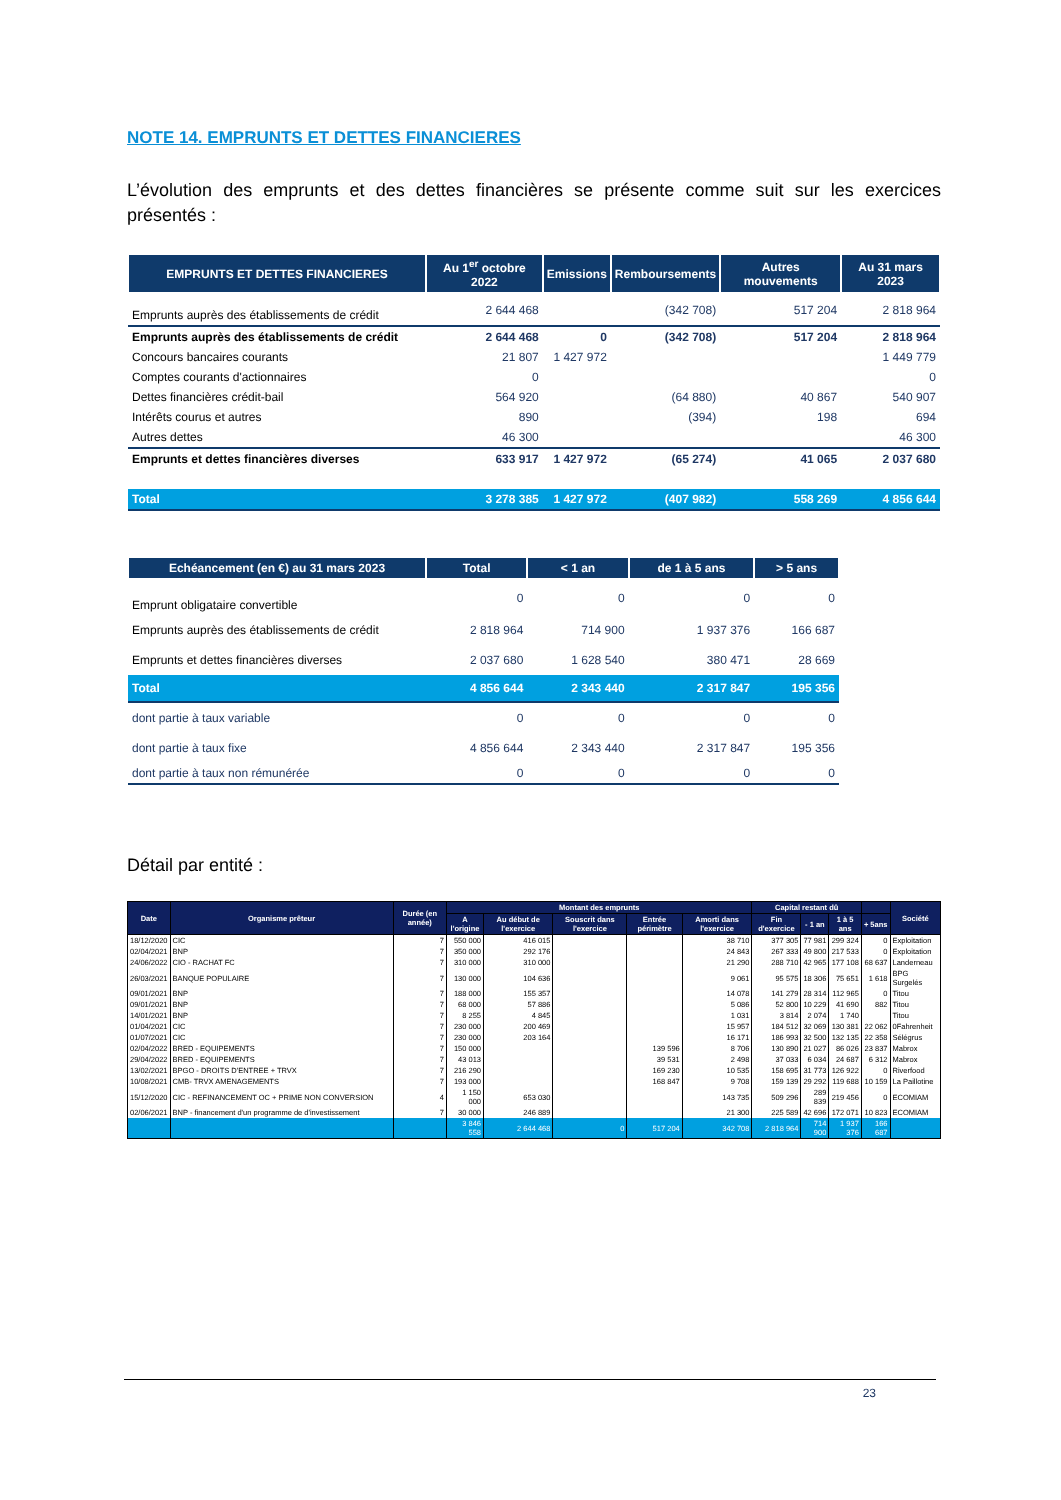NOTE 14. EMPRUNTS ET DETTES FINANCIERES
L’évolution des emprunts et des dettes financières se présente comme suit sur les exercices présentés :
| EMPRUNTS ET DETTES FINANCIERES | Au 1<sup>er</sup> octobre 2022 | Emissions | Remboursements | Autres mouvements | Au 31 mars 2023 |
| --- | --- | --- | --- | --- | --- |
| Emprunts auprès des établissements de crédit | 2 644 468 | | (342 708) | 517 204 | 2 818 964 |
| Emprunts auprès des établissements de crédit | 2 644 468 | 0 | (342 708) | 517 204 | 2 818 964 |
| Concours bancaires courants | 21 807 | 1 427 972 | | | 1 449 779 |
| Comptes courants d'actionnaires | 0 | | | | 0 |
| Dettes financières crédit-bail | 564 920 | | (64 880) | 40 867 | 540 907 |
| Intérêts courus et autres | 890 | | (394) | 198 | 694 |
| Autres dettes | 46 300 | | | | 46 300 |
| Emprunts et dettes financières diverses | 633 917 | 1 427 972 | (65 274) | 41 065 | 2 037 680 |
| Total | 3 278 385 | 1 427 972 | (407 982) | 558 269 | 4 856 644 |
| Echéancement (en €) au 31 mars 2023 | Total | < 1 an | de 1 à 5 ans | > 5 ans |
| --- | --- | --- | --- | --- |
| Emprunt obligataire convertible | 0 | 0 | 0 | 0 |
| Emprunts auprès des établissements de crédit | 2 818 964 | 714 900 | 1 937 376 | 166 687 |
| Emprunts et dettes financières diverses | 2 037 680 | 1 628 540 | 380 471 | 28 669 |
| Total | 4 856 644 | 2 343 440 | 2 317 847 | 195 356 |
| dont partie à taux variable | 0 | 0 | 0 | 0 |
| dont partie à taux fixe | 4 856 644 | 2 343 440 | 2 317 847 | 195 356 |
| dont partie à taux non rémunérée | 0 | 0 | 0 | 0 |
Détail par entité :
| Date | Organisme prêteur | Durée (en année) | Montant des emprunts | | | | | Capital restant dû | | | | Société |
| --- | --- | --- | --- | --- | --- | --- | --- | --- | --- | --- | --- | --- |
| | | | A l'origine | Au début de l'exercice | Souscrit dans l'exercice | Entrée périmètre | Amorti dans l'exercice | Fin d'exercice | - 1 an | 1 à 5 ans | + 5ans | |
| 18/12/2020 | CIC | 7 | 550 000 | 416 015 | | | 38 710 | 377 305 | 77 981 | 299 324 | 0 | Exploitation |
| 02/04/2021 | BNP | 7 | 350 000 | 292 176 | | | 24 843 | 267 333 | 49 800 | 217 533 | 0 | Exploitation |
| 24/06/2022 | CIO - RACHAT FC | 7 | 310 000 | 310 000 | | | 21 290 | 288 710 | 42 965 | 177 108 | 68 637 | Landerneau |
| 26/03/2021 | BANQUE POPULAIRE | 7 | 130 000 | 104 636 | | | 9 061 | 95 575 | 18 306 | 75 651 | 1 618 | BPG Surgelés |
| 09/01/2021 | BNP | 7 | 188 000 | 155 357 | | | 14 078 | 141 279 | 28 314 | 112 965 | 0 | Titou |
| 09/01/2021 | BNP | 7 | 68 000 | 57 886 | | | 5 086 | 52 800 | 10 229 | 41 690 | 882 | Titou |
| 14/01/2021 | BNP | 7 | 8 255 | 4 845 | | | 1 031 | 3 814 | 2 074 | 1 740 | | Titou |
| 01/04/2021 | CIC | 7 | 230 000 | 200 469 | | | 15 957 | 184 512 | 32 069 | 130 381 | 22 062 | 0Fahrenheit |
| 01/07/2021 | CIC | 7 | 230 000 | 203 164 | | | 16 171 | 186 993 | 32 500 | 132 135 | 22 358 | Sélégrus |
| 02/04/2022 | BRED - EQUIPEMENTS | 7 | 150 000 | | | 139 596 | 8 706 | 130 890 | 21 027 | 86 026 | 23 837 | Mabrox |
| 29/04/2022 | BRED - EQUIPEMENTS | 7 | 43 013 | | | 39 531 | 2 498 | 37 033 | 6 034 | 24 687 | 6 312 | Mabrox |
| 13/02/2021 | BPGO - DROITS D'ENTREE + TRVX | 7 | 216 290 | | | 169 230 | 10 535 | 158 695 | 31 773 | 126 922 | 0 | Riverfood |
| 10/08/2021 | CMB- TRVX AMENAGEMENTS | 7 | 193 000 | | | 168 847 | 9 708 | 159 139 | 29 292 | 119 688 | 10 159 | La Paillotine |
| 15/12/2020 | CIC - REFINANCEMENT OC + PRIME NON CONVERSION | 4 | 1 150 000 | 653 030 | | | 143 735 | 509 296 | 289 839 | 219 456 | 0 | ECOMIAM |
| 02/06/2021 | BNP - financement d'un programme de d'investissement | 7 | 30 000 | 246 889 | | | 21 300 | 225 589 | 42 696 | 172 071 | 10 823 | ECOMIAM |
| | | | 3 846 558 | 2 644 468 | 0 | 517 204 | 342 708 | 2 818 964 | 714 900 | 1 937 376 | 166 687 | |
23